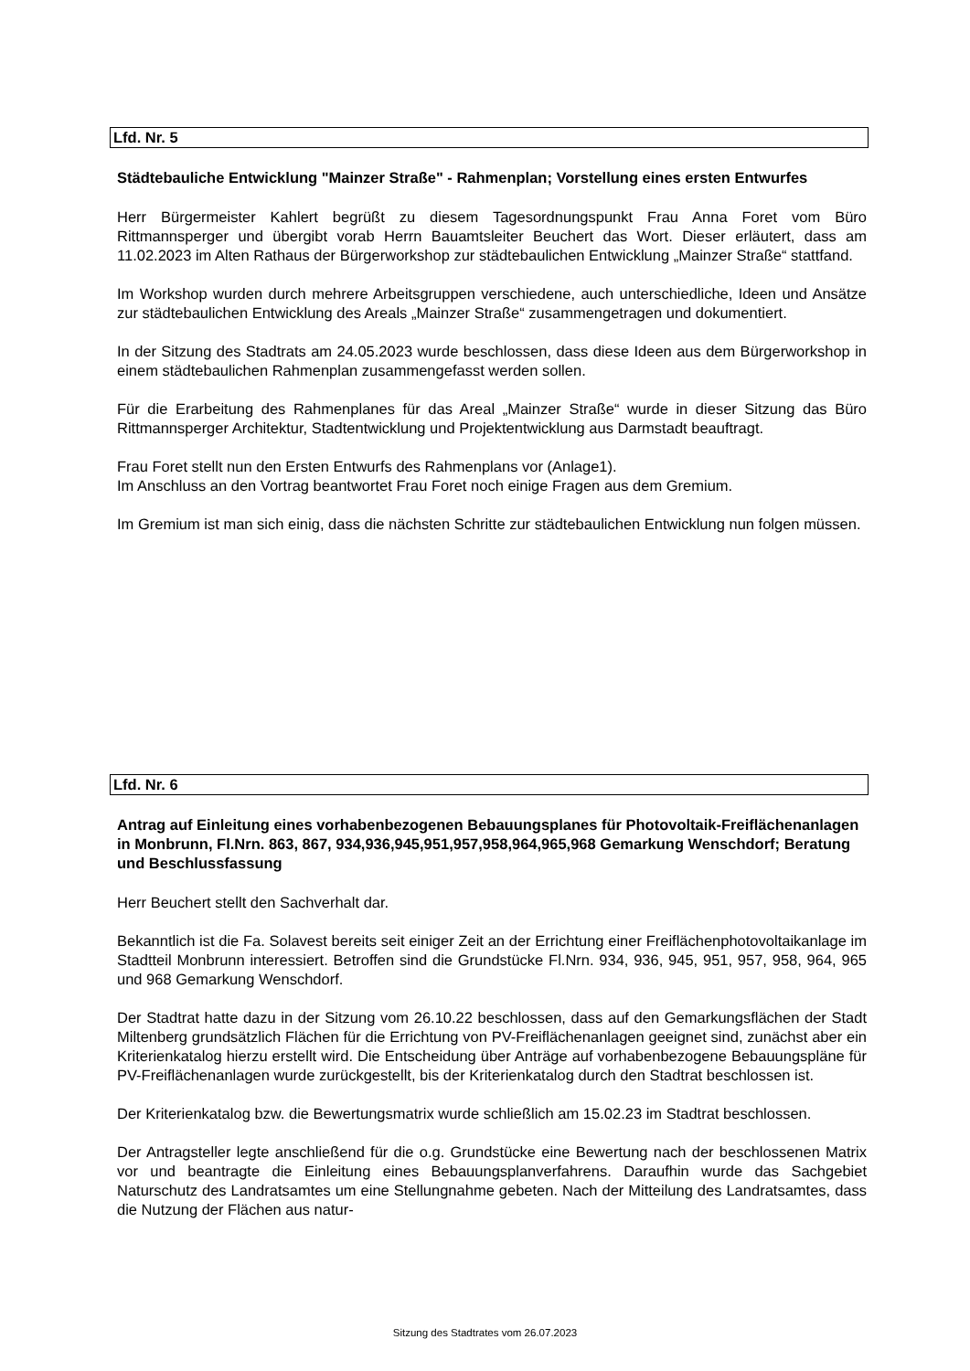Lfd. Nr. 5
Städtebauliche Entwicklung "Mainzer Straße" - Rahmenplan; Vorstellung eines ersten Entwurfes
Herr Bürgermeister Kahlert begrüßt zu diesem Tagesordnungspunkt Frau Anna Foret vom Büro Rittmannsperger und übergibt vorab Herrn Bauamtsleiter Beuchert das Wort. Dieser erläutert, dass am 11.02.2023 im Alten Rathaus der Bürgerworkshop zur städtebaulichen Entwicklung „Mainzer Straße“ stattfand.
Im Workshop wurden durch mehrere Arbeitsgruppen verschiedene, auch unterschiedliche, Ideen und Ansätze zur städtebaulichen Entwicklung des Areals „Mainzer Straße“ zusammengetragen und dokumentiert.
In der Sitzung des Stadtrats am 24.05.2023 wurde beschlossen, dass diese Ideen aus dem Bürgerworkshop in einem städtebaulichen Rahmenplan zusammengefasst werden sollen.
Für die Erarbeitung des Rahmenplanes für das Areal „Mainzer Straße“ wurde in dieser Sitzung das Büro Rittmannsperger Architektur, Stadtentwicklung und Projektentwicklung aus Darmstadt beauftragt.
Frau Foret stellt nun den Ersten Entwurfs des Rahmenplans vor (Anlage1).
Im Anschluss an den Vortrag beantwortet Frau Foret noch einige Fragen aus dem Gremium.
Im Gremium ist man sich einig, dass die nächsten Schritte zur städtebaulichen Entwicklung nun folgen müssen.
Lfd. Nr. 6
Antrag auf Einleitung eines vorhabenbezogenen Bebauungsplanes für Photovoltaik-Freiflächenanlagen in Monbrunn, Fl.Nrn. 863, 867, 934,936,945,951,957,958,964,965,968 Gemarkung Wenschdorf; Beratung und Beschlussfassung
Herr Beuchert stellt den Sachverhalt dar.
Bekanntlich ist die Fa. Solavest bereits seit einiger Zeit an der Errichtung einer Freiflächenphotovoltaikanlage im Stadtteil Monbrunn interessiert. Betroffen sind die Grundstücke Fl.Nrn. 934, 936, 945, 951, 957, 958, 964, 965 und 968 Gemarkung Wenschdorf.
Der Stadtrat hatte dazu in der Sitzung vom 26.10.22 beschlossen, dass auf den Gemarkungsflächen der Stadt Miltenberg grundsätzlich Flächen für die Errichtung von PV-Freiflächenanlagen geeignet sind, zunächst aber ein Kriterienkatalog hierzu erstellt wird. Die Entscheidung über Anträge auf vorhabenbezogene Bebauungspläne für PV-Freiflächenanlagen wurde zurückgestellt, bis der Kriterienkatalog durch den Stadtrat beschlossen ist.
Der Kriterienkatalog bzw. die Bewertungsmatrix wurde schließlich am 15.02.23 im Stadtrat beschlossen.
Der Antragsteller legte anschließend für die o.g. Grundstücke eine Bewertung nach der beschlossenen Matrix vor und beantragte die Einleitung eines Bebauungsplanverfahrens. Daraufhin wurde das Sachgebiet Naturschutz des Landratsamtes um eine Stellungnahme gebeten. Nach der Mitteilung des Landratsamtes, dass die Nutzung der Flächen aus natur-
Sitzung des Stadtrates vom 26.07.2023